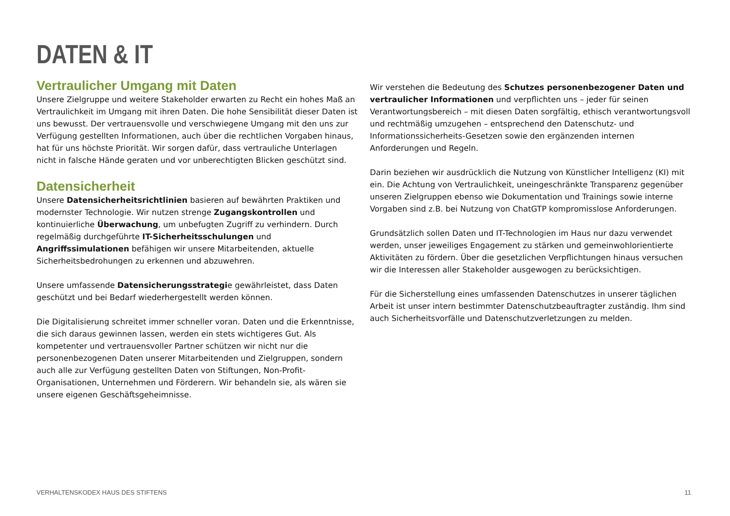DATEN & IT
Vertraulicher Umgang mit Daten
Unsere Zielgruppe und weitere Stakeholder erwarten zu Recht ein hohes Maß an Vertraulichkeit im Umgang mit ihren Daten. Die hohe Sensibilität dieser Daten ist uns bewusst. Der vertrauensvolle und verschwiegene Umgang mit den uns zur Verfügung gestellten Informationen, auch über die rechtlichen Vorgaben hinaus, hat für uns höchste Priorität. Wir sorgen dafür, dass vertrauliche Unterlagen nicht in falsche Hände geraten und vor unberechtigten Blicken geschützt sind.
Datensicherheit
Unsere Datensicherheitsrichtlinien basieren auf bewährten Praktiken und modernster Technologie. Wir nutzen strenge Zugangskontrollen und kontinuierliche Überwachung, um unbefugten Zugriff zu verhindern. Durch regelmäßig durchgeführte IT-Sicherheitsschulungen und Angriffssimulationen befähigen wir unsere Mitarbeitenden, aktuelle Sicherheitsbedrohungen zu erkennen und abzuwehren.
Unsere umfassende Datensicherungsstrategie gewährleistet, dass Daten geschützt und bei Bedarf wiederhergestellt werden können.
Die Digitalisierung schreitet immer schneller voran. Daten und die Erkenntnisse, die sich daraus gewinnen lassen, werden ein stets wichtigeres Gut. Als kompetenter und vertrauensvoller Partner schützen wir nicht nur die personenbezogenen Daten unserer Mitarbeitenden und Zielgruppen, sondern auch alle zur Verfügung gestellten Daten von Stiftungen, Non-Profit-Organisationen, Unternehmen und Förderern. Wir behandeln sie, als wären sie unsere eigenen Geschäftsgeheimnisse.
Wir verstehen die Bedeutung des Schutzes personenbezogener Daten und vertraulicher Informationen und verpflichten uns – jeder für seinen Verantwortungsbereich – mit diesen Daten sorgfältig, ethisch verantwortungsvoll und rechtmäßig umzugehen – entsprechend den Datenschutz- und Informationssicherheits-Gesetzen sowie den ergänzenden internen Anforderungen und Regeln.
Darin beziehen wir ausdrücklich die Nutzung von Künstlicher Intelligenz (KI) mit ein. Die Achtung von Vertraulichkeit, uneingeschränkte Transparenz gegenüber unseren Zielgruppen ebenso wie Dokumentation und Trainings sowie interne Vorgaben sind z.B. bei Nutzung von ChatGTP kompromisslose Anforderungen.
Grundsätzlich sollen Daten und IT-Technologien im Haus nur dazu verwendet werden, unser jeweiliges Engagement zu stärken und gemeinwohlorientierte Aktivitäten zu fördern. Über die gesetzlichen Verpflichtungen hinaus versuchen wir die Interessen aller Stakeholder ausgewogen zu berücksichtigen.
Für die Sicherstellung eines umfassenden Datenschutzes in unserer täglichen Arbeit ist unser intern bestimmter Datenschutzbeauftragter zuständig. Ihm sind auch Sicherheitsvorfälle und Datenschutzverletzungen zu melden.
VERHALTENSKODEX HAUS DES STIFTENS 11